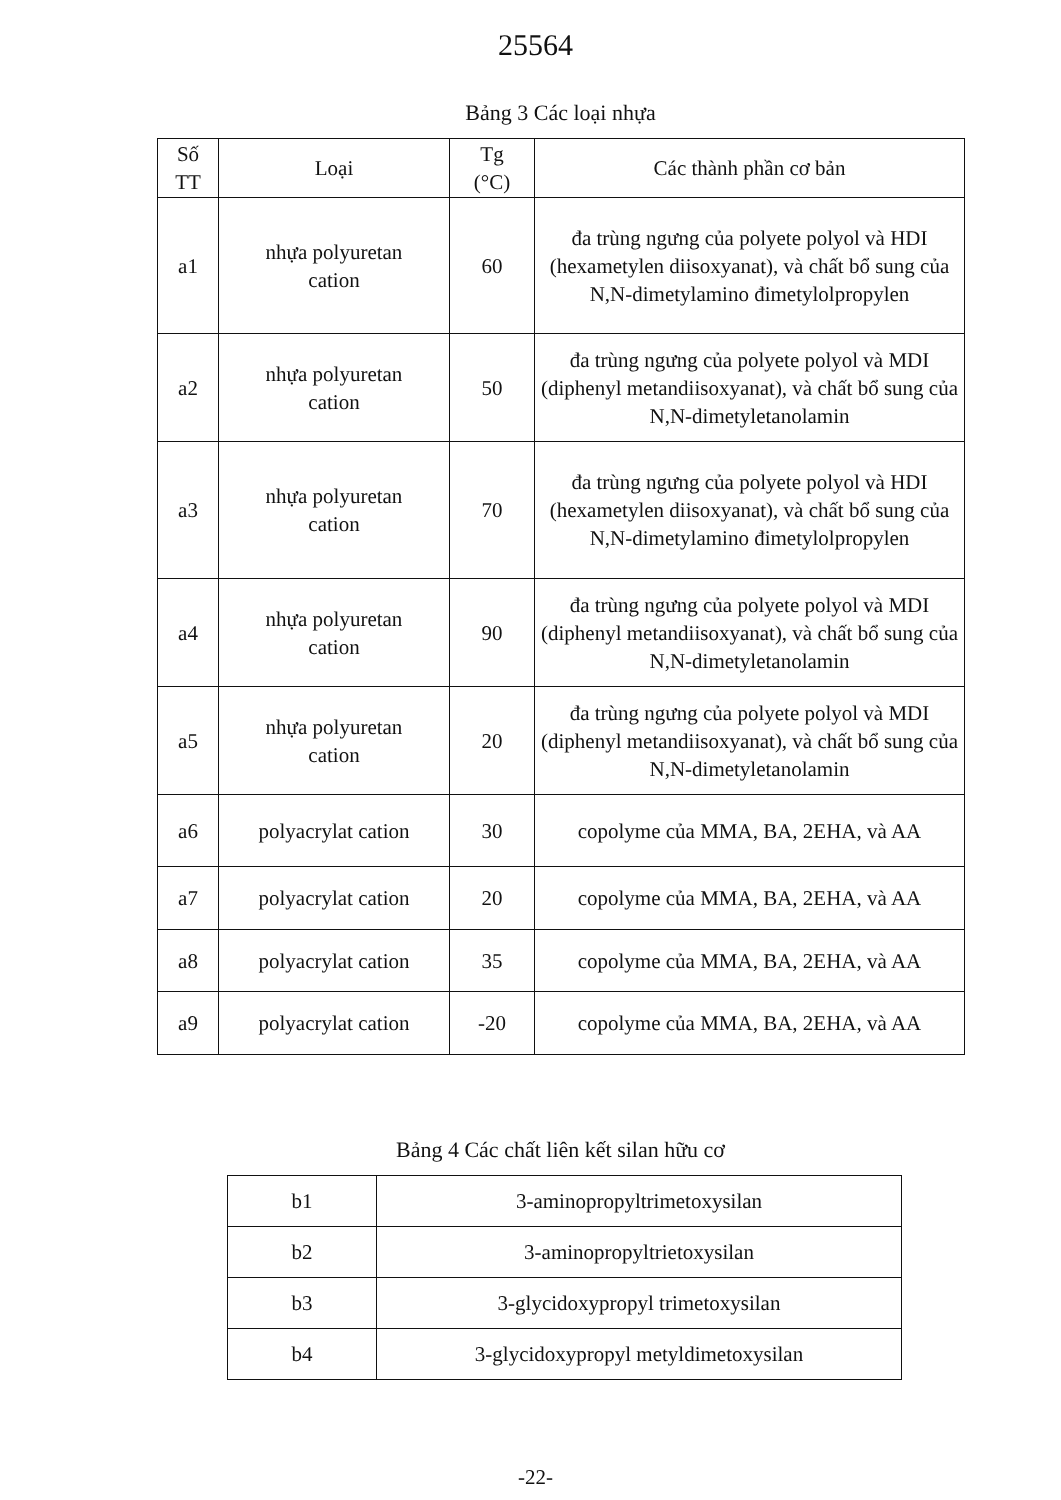25564
Bảng 3 Các loại nhựa
| Số TT | Loại | Tg (°C) | Các thành phần cơ bản |
| --- | --- | --- | --- |
| a1 | nhựa polyuretan cation | 60 | đa trùng ngưng của polyete polyol và HDI (hexametylen diisoxyanat), và chất bổ sung của N,N-dimetylamino đimetylolpropylen |
| a2 | nhựa polyuretan cation | 50 | đa trùng ngưng của polyete polyol và MDI (diphenyl metandiisoxyanat), và chất bổ sung của N,N-dimetyletanolamin |
| a3 | nhựa polyuretan cation | 70 | đa trùng ngưng của polyete polyol và HDI (hexametylen diisoxyanat), và chất bổ sung của N,N-dimetylamino đimetylolpropylen |
| a4 | nhựa polyuretan cation | 90 | đa trùng ngưng của polyete polyol và MDI (diphenyl metandiisoxyanat), và chất bổ sung của N,N-dimetyletanolamin |
| a5 | nhựa polyuretan cation | 20 | đa trùng ngưng của polyete polyol và MDI (diphenyl metandiisoxyanat), và chất bổ sung của N,N-dimetyletanolamin |
| a6 | polyacrylat cation | 30 | copolyme của MMA, BA, 2EHA, và AA |
| a7 | polyacrylat cation | 20 | copolyme của MMA, BA, 2EHA, và AA |
| a8 | polyacrylat cation | 35 | copolyme của MMA, BA, 2EHA, và AA |
| a9 | polyacrylat cation | -20 | copolyme của MMA, BA, 2EHA, và AA |
Bảng 4 Các chất liên kết silan hữu cơ
| b1 | 3-aminopropyltrimetoxysilan |
| b2 | 3-aminopropyltrietoxysilan |
| b3 | 3-glycidoxypropyl trimetoxysilan |
| b4 | 3-glycidoxypropyl metyldimetoxysilan |
-22-